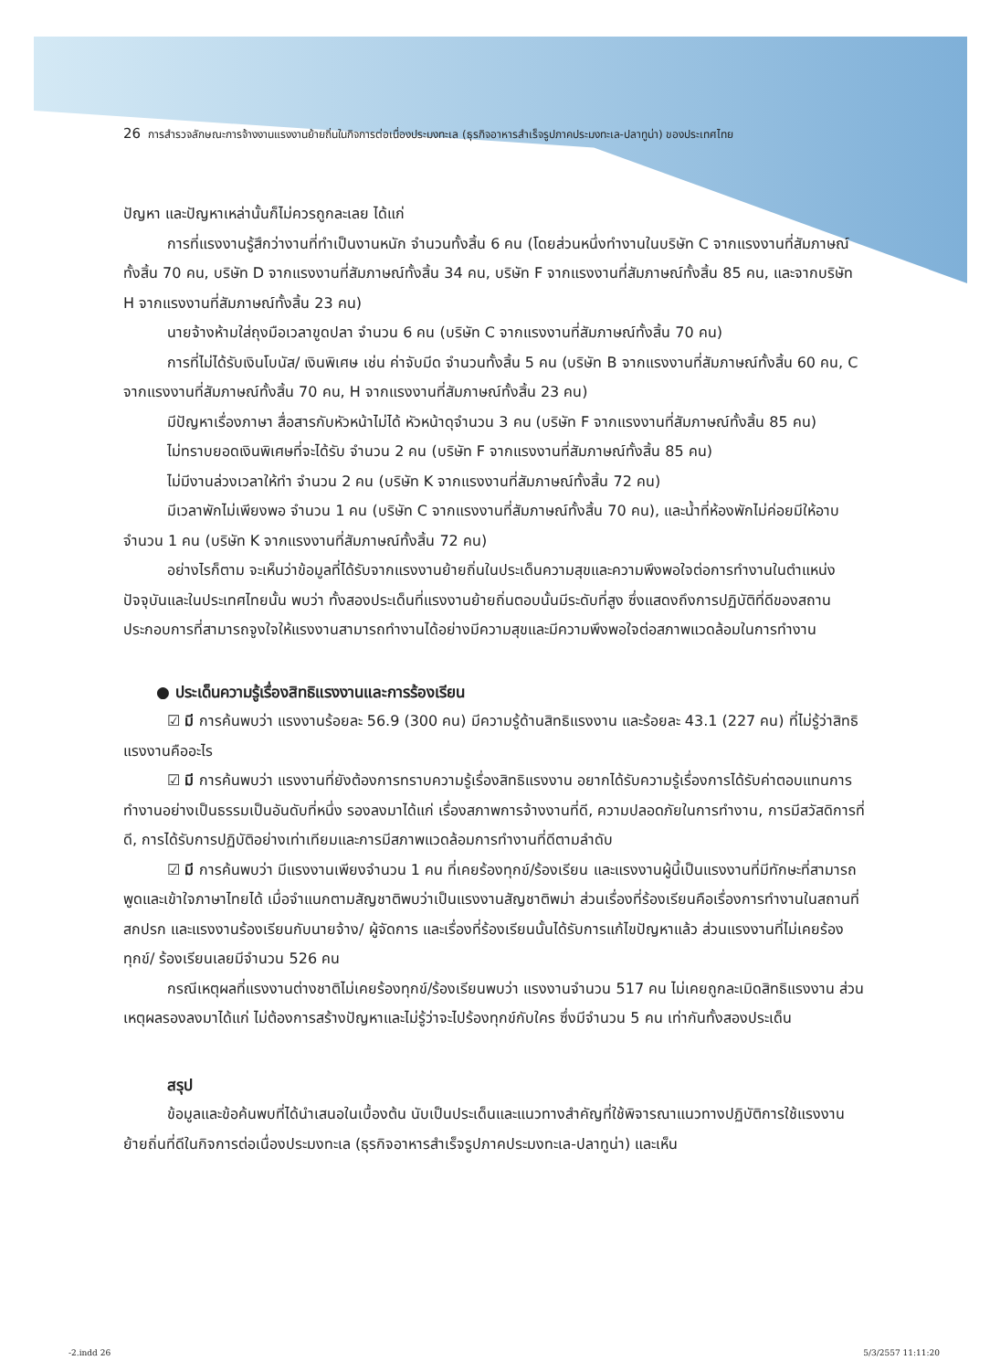26 การสำรวจลักษณะการจ้างงานแรงงานย้ายถิ่นในกิจการต่อเนื่องประมงทะเล (ธุรกิจอาหารสำเร็จรูปภาคประมงทะเล-ปลาทูน่า) ของประเทศไทย
ปัญหา และปัญหาเหล่านั้นก็ไม่ควรถูกละเลย ได้แก่
การที่แรงงานรู้สึกว่างานที่ทำเป็นงานหนัก จำนวนทั้งสิ้น 6 คน (โดยส่วนหนึ่งทำงานในบริษัท C จากแรงงานที่สัมภาษณ์ทั้งสิ้น 70 คน, บริษัท D จากแรงงานที่สัมภาษณ์ทั้งสิ้น 34 คน, บริษัท F จากแรงงานที่สัมภาษณ์ทั้งสิ้น 85 คน, และจากบริษัท H จากแรงงานที่สัมภาษณ์ทั้งสิ้น 23 คน)
นายจ้างห้ามใส่ถุงมือเวลาขูดปลา จำนวน 6 คน (บริษัท C จากแรงงานที่สัมภาษณ์ทั้งสิ้น 70 คน)
การที่ไม่ได้รับเงินโบนัส/ เงินพิเศษ เช่น ค่าจับมีด จำนวนทั้งสิ้น 5 คน (บริษัท B จากแรงงานที่สัมภาษณ์ทั้งสิ้น 60 คน, C จากแรงงานที่สัมภาษณ์ทั้งสิ้น 70 คน, H จากแรงงานที่สัมภาษณ์ทั้งสิ้น 23 คน)
มีปัญหาเรื่องภาษา สื่อสารกับหัวหน้าไม่ได้ หัวหน้าดุจำนวน 3 คน (บริษัท F จากแรงงานที่สัมภาษณ์ทั้งสิ้น 85 คน)
ไม่ทราบยอดเงินพิเศษที่จะได้รับ จำนวน 2 คน (บริษัท F จากแรงงานที่สัมภาษณ์ทั้งสิ้น 85 คน)
ไม่มีงานล่วงเวลาให้ทำ จำนวน 2 คน (บริษัท K จากแรงงานที่สัมภาษณ์ทั้งสิ้น 72 คน)
มีเวลาพักไม่เพียงพอ จำนวน 1 คน (บริษัท C จากแรงงานที่สัมภาษณ์ทั้งสิ้น 70 คน), และน้ำที่ห้องพักไม่ค่อยมีให้อาบ จำนวน 1 คน (บริษัท K จากแรงงานที่สัมภาษณ์ทั้งสิ้น 72 คน)
อย่างไรก็ตาม จะเห็นว่าข้อมูลที่ได้รับจากแรงงานย้ายถิ่นในประเด็นความสุขและความพึงพอใจต่อการทำงานในตำแหน่งปัจจุบันและในประเทศไทยนั้น พบว่า ทั้งสองประเด็นที่แรงงานย้ายถิ่นตอบนั้นมีระดับที่สูง ซึ่งแสดงถึงการปฏิบัติที่ดีของสถานประกอบการที่สามารถจูงใจให้แรงงานสามารถทำงานได้อย่างมีความสุขและมีความพึงพอใจต่อสภาพแวดล้อมในการทำงาน
● ประเด็นความรู้เรื่องสิทธิแรงงานและการร้องเรียน
☑ มี การค้นพบว่า แรงงานร้อยละ 56.9 (300 คน) มีความรู้ด้านสิทธิแรงงาน และร้อยละ 43.1 (227 คน) ที่ไม่รู้ว่าสิทธิแรงงานคืออะไร
☑ มี การค้นพบว่า แรงงานที่ยังต้องการทราบความรู้เรื่องสิทธิแรงงาน อยากได้รับความรู้เรื่องการได้รับค่าตอบแทนการทำงานอย่างเป็นธรรมเป็นอันดับที่หนึ่ง รองลงมาได้แก่ เรื่องสภาพการจ้างงานที่ดี, ความปลอดภัยในการทำงาน, การมีสวัสดิการที่ดี, การได้รับการปฏิบัติอย่างเท่าเทียมและการมีสภาพแวดล้อมการทำงานที่ดีตามลำดับ
☑ มี การค้นพบว่า มีแรงงานเพียงจำนวน 1 คน ที่เคยร้องทุกข์/ร้องเรียน และแรงงานผู้นี้เป็นแรงงานที่มีทักษะที่สามารถพูดและเข้าใจภาษาไทยได้ เมื่อจำแนกตามสัญชาติพบว่าเป็นแรงงานสัญชาติพม่า ส่วนเรื่องที่ร้องเรียนคือเรื่องการทำงานในสถานที่สกปรก และแรงงานร้องเรียนกับนายจ้าง/ ผู้จัดการ และเรื่องที่ร้องเรียนนั้นได้รับการแก้ไขปัญหาแล้ว ส่วนแรงงานที่ไม่เคยร้องทุกข์/ ร้องเรียนเลยมีจำนวน 526 คน
กรณีเหตุผลที่แรงงานต่างชาติไม่เคยร้องทุกข์/ร้องเรียนพบว่า แรงงานจำนวน 517 คน ไม่เคยถูกละเมิดสิทธิแรงงาน ส่วนเหตุผลรองลงมาได้แก่ ไม่ต้องการสร้างปัญหาและไม่รู้ว่าจะไปร้องทุกข์กับใคร ซึ่งมีจำนวน 5 คน เท่ากันทั้งสองประเด็น
สรุป
ข้อมูลและข้อค้นพบที่ได้นำเสนอในเบื้องต้น นับเป็นประเด็นและแนวทางสำคัญที่ใช้พิจารณาแนวทางปฏิบัติการใช้แรงงานย้ายถิ่นที่ดีในกิจการต่อเนื่องประมงทะเล (ธุรกิจอาหารสำเร็จรูปภาคประมงทะเล-ปลาทูน่า) และเห็น
-2.indd 26 5/3/2557 11:11:20